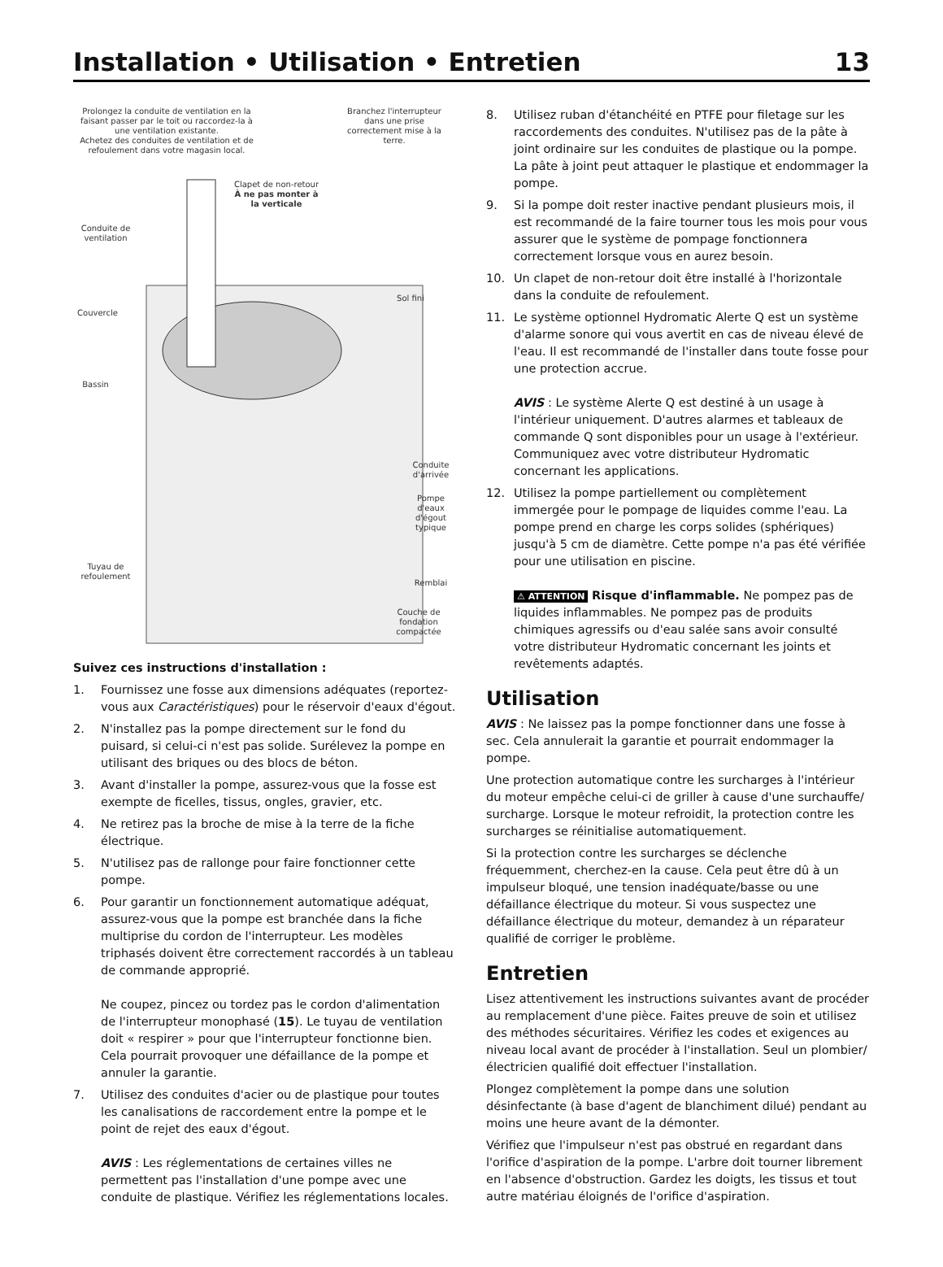Installation • Utilisation • Entretien 13
Prolongez la conduite de ventilation en la faisant passer par le toit ou raccordez-la à une ventilation existante.
Achetez des conduites de ventilation et de refoulement dans votre magasin local.
Branchez l'interrupteur dans une prise correctement mise à la terre.
Clapet de non-retour
À ne pas monter à la verticale
Conduite de ventilation
Sol fini
Couvercle
Bassin
Conduite d'arrivée
Pompe d'eaux d'égout typique
Tuyau de refoulement
Remblai
Couche de fondation compactée
Suivez ces instructions d'installation :
1. Fournissez une fosse aux dimensions adéquates (reportez-vous aux Caractéristiques) pour le réservoir d'eaux d'égout.
2. N'installez pas la pompe directement sur le fond du puisard, si celui-ci n'est pas solide. Surélevez la pompe en utilisant des briques ou des blocs de béton.
3. Avant d'installer la pompe, assurez-vous que la fosse est exempte de ficelles, tissus, ongles, gravier, etc.
4. Ne retirez pas la broche de mise à la terre de la fiche électrique.
5. N'utilisez pas de rallonge pour faire fonctionner cette pompe.
6. Pour garantir un fonctionnement automatique adéquat, assurez-vous que la pompe est branchée dans la fiche multiprise du cordon de l'interrupteur. Les modèles triphasés doivent être correctement raccordés à un tableau de commande approprié.
Ne coupez, pincez ou tordez pas le cordon d'alimentation de l'interrupteur monophasé (15). Le tuyau de ventilation doit « respirer » pour que l'interrupteur fonctionne bien. Cela pourrait provoquer une défaillance de la pompe et annuler la garantie.
7. Utilisez des conduites d'acier ou de plastique pour toutes les canalisations de raccordement entre la pompe et le point de rejet des eaux d'égout.
AVIS : Les réglementations de certaines villes ne permettent pas l'installation d'une pompe avec une conduite de plastique. Vérifiez les réglementations locales.
8. Utilisez ruban d'étanchéité en PTFE pour filetage sur les raccordements des conduites. N'utilisez pas de la pâte à joint ordinaire sur les conduites de plastique ou la pompe. La pâte à joint peut attaquer le plastique et endommager la pompe.
9. Si la pompe doit rester inactive pendant plusieurs mois, il est recommandé de la faire tourner tous les mois pour vous assurer que le système de pompage fonctionnera correctement lorsque vous en aurez besoin.
10. Un clapet de non-retour doit être installé à l'horizontale dans la conduite de refoulement.
11. Le système optionnel Hydromatic Alerte Q est un système d'alarme sonore qui vous avertit en cas de niveau élevé de l'eau. Il est recommandé de l'installer dans toute fosse pour une protection accrue.
AVIS : Le système Alerte Q est destiné à un usage à l'intérieur uniquement. D'autres alarmes et tableaux de commande Q sont disponibles pour un usage à l'extérieur. Communiquez avec votre distributeur Hydromatic concernant les applications.
12. Utilisez la pompe partiellement ou complètement immergée pour le pompage de liquides comme l'eau. La pompe prend en charge les corps solides (sphériques) jusqu'à 5 cm de diamètre. Cette pompe n'a pas été vérifiée pour une utilisation en piscine.
⚠ ATTENTION Risque d'inflammable. Ne pompez pas de liquides inflammables. Ne pompez pas de produits chimiques agressifs ou d'eau salée sans avoir consulté votre distributeur Hydromatic concernant les joints et revêtements adaptés.
Utilisation
AVIS : Ne laissez pas la pompe fonctionner dans une fosse à sec. Cela annulerait la garantie et pourrait endommager la pompe.
Une protection automatique contre les surcharges à l'intérieur du moteur empêche celui-ci de griller à cause d'une surchauffe/ surcharge. Lorsque le moteur refroidit, la protection contre les surcharges se réinitialise automatiquement.
Si la protection contre les surcharges se déclenche fréquemment, cherchez-en la cause. Cela peut être dû à un impulseur bloqué, une tension inadéquate/basse ou une défaillance électrique du moteur. Si vous suspectez une défaillance électrique du moteur, demandez à un réparateur qualifié de corriger le problème.
Entretien
Lisez attentivement les instructions suivantes avant de procéder au remplacement d'une pièce. Faites preuve de soin et utilisez des méthodes sécuritaires. Vérifiez les codes et exigences au niveau local avant de procéder à l'installation. Seul un plombier/ électricien qualifié doit effectuer l'installation.
Plongez complètement la pompe dans une solution désinfectante (à base d'agent de blanchiment dilué) pendant au moins une heure avant de la démonter.
Vérifiez que l'impulseur n'est pas obstrué en regardant dans l'orifice d'aspiration de la pompe. L'arbre doit tourner librement en l'absence d'obstruction. Gardez les doigts, les tissus et tout autre matériau éloignés de l'orifice d'aspiration.